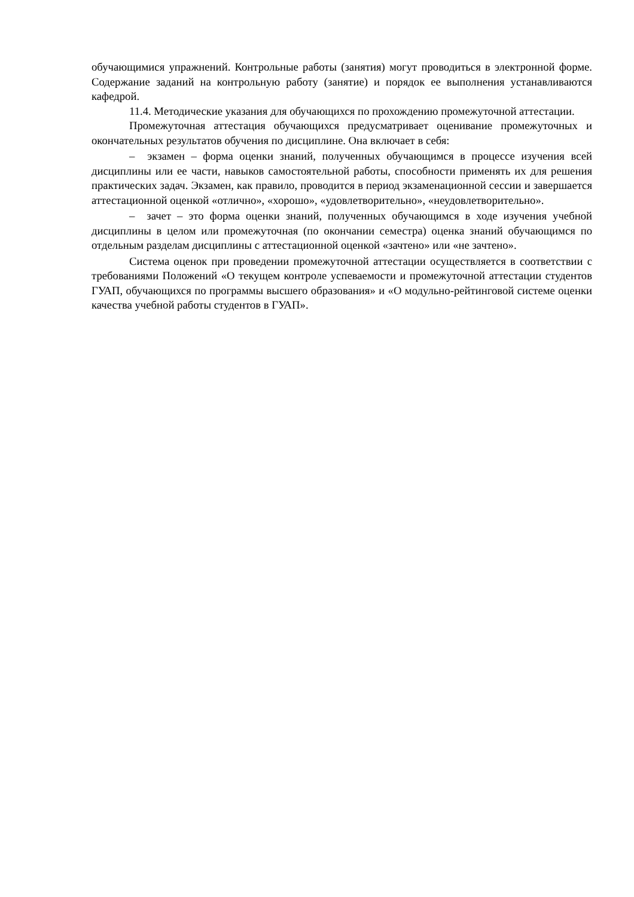обучающимися упражнений. Контрольные работы (занятия) могут проводиться в электронной форме. Содержание заданий на контрольную работу (занятие) и порядок ее выполнения устанавливаются кафедрой.
11.4. Методические указания для обучающихся по прохождению промежуточной аттестации.
Промежуточная аттестация обучающихся предусматривает оценивание промежуточных и окончательных результатов обучения по дисциплине. Она включает в себя:
– экзамен – форма оценки знаний, полученных обучающимся в процессе изучения всей дисциплины или ее части, навыков самостоятельной работы, способности применять их для решения практических задач. Экзамен, как правило, проводится в период экзаменационной сессии и завершается аттестационной оценкой «отлично», «хорошо», «удовлетворительно», «неудовлетворительно».
– зачет – это форма оценки знаний, полученных обучающимся в ходе изучения учебной дисциплины в целом или промежуточная (по окончании семестра) оценка знаний обучающимся по отдельным разделам дисциплины с аттестационной оценкой «зачтено» или «не зачтено».
Система оценок при проведении промежуточной аттестации осуществляется в соответствии с требованиями Положений «О текущем контроле успеваемости и промежуточной аттестации студентов ГУАП, обучающихся по программы высшего образования» и «О модульно-рейтинговой системе оценки качества учебной работы студентов в ГУАП».